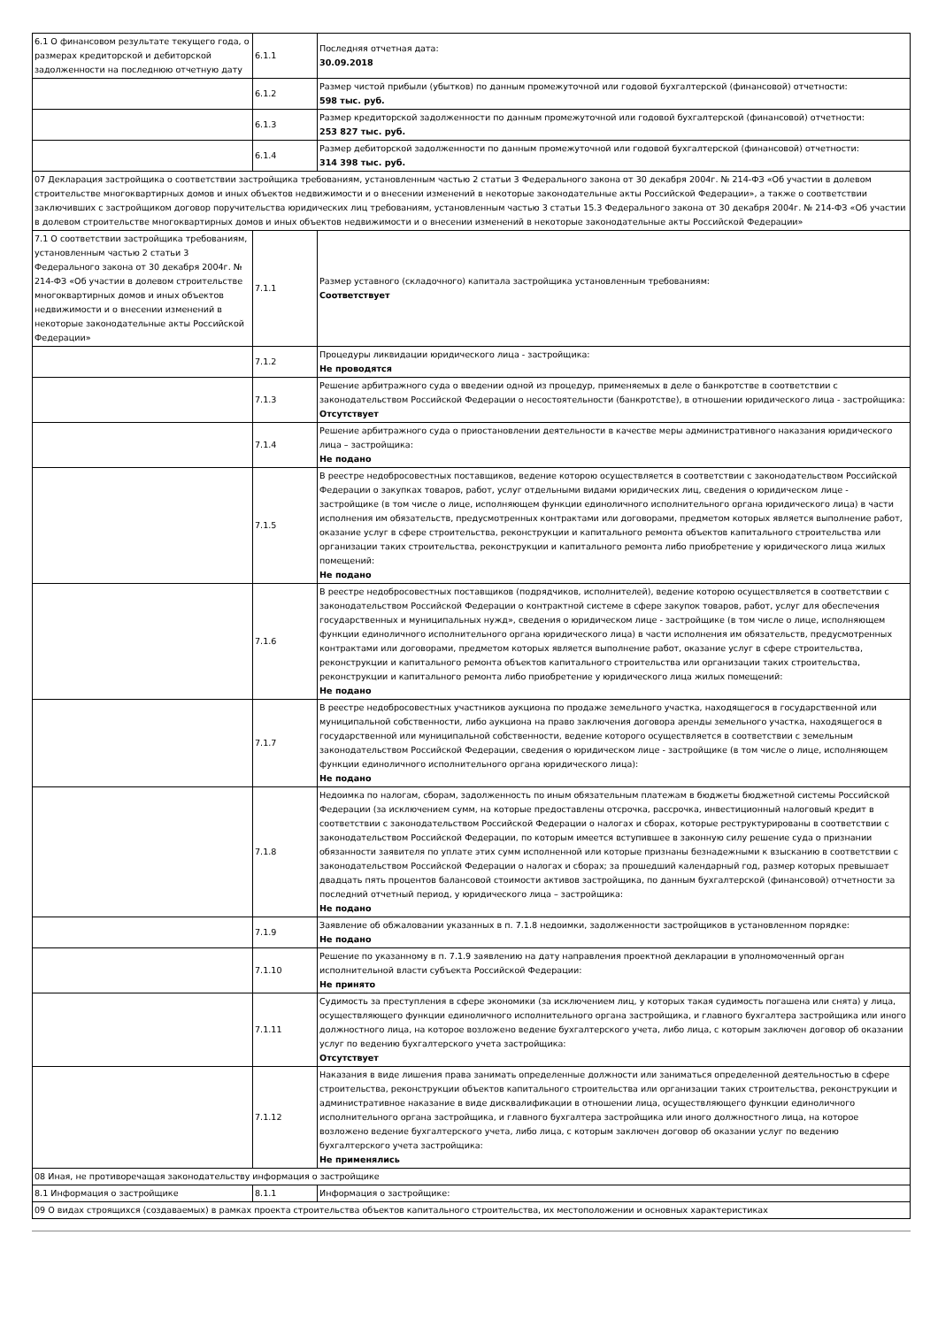| 6.1 О финансовом результате текущего года, о размерах кредиторской и дебиторской задолженности на последнюю отчетную дату | 6.1.1 | Последняя отчетная дата: 30.09.2018 |
| | 6.1.2 | Размер чистой прибыли (убытков) по данным промежуточной или годовой бухгалтерской (финансовой) отчетности: 598 тыс. руб. |
| | 6.1.3 | Размер кредиторской задолженности по данным промежуточной или годовой бухгалтерской (финансовой) отчетности: 253 827 тыс. руб. |
| | 6.1.4 | Размер дебиторской задолженности по данным промежуточной или годовой бухгалтерской (финансовой) отчетности: 314 398 тыс. руб. |
| 07 Декларация застройщика о соответствии застройщика требованиям, установленным частью 2 статьи 3 Федерального закона от 30 декабря 2004г. № 214-ФЗ «Об участии в долевом строительстве многоквартирных домов и иных объектов недвижимости и о внесении изменений в некоторые законодательные акты Российской Федерации», а также о соответствии заключивших с застройщиком договор поручительства юридических лиц требованиям, установленным частью 3 статьи 15.3 Федерального закона от 30 декабря 2004г. № 214-ФЗ «Об участии в долевом строительстве многоквартирных домов и иных объектов недвижимости и о внесении изменений в некоторые законодательные акты Российской Федерации» | | |
| 7.1 О соответствии застройщика требованиям, установленным частью 2 статьи 3 Федерального закона от 30 декабря 2004г. № 214-ФЗ «Об участии в долевом строительстве многоквартирных домов и иных объектов недвижимости и о внесении изменений в некоторые законодательные акты Российской Федерации» | 7.1.1 | Размер уставного (складочного) капитала застройщика установленным требованиям: Соответствует |
| | 7.1.2 | Процедуры ликвидации юридического лица - застройщика: Не проводятся |
| | 7.1.3 | Решение арбитражного суда о введении одной из процедур, применяемых в деле о банкротстве в соответствии с законодательством Российской Федерации о несостоятельности (банкротстве), в отношении юридического лица - застройщика: Отсутствует |
| | 7.1.4 | Решение арбитражного суда о приостановлении деятельности в качестве меры административного наказания юридического лица – застройщика: Не подано |
| | 7.1.5 | В реестре недобросовестных поставщиков, ведение которою осуществляется в соответствии с законодательством Российской Федерации о закупках товаров, работ, услуг отдельными видами юридических лиц, сведения о юридическом лице - застройщике (в том числе о лице, исполняющем функции единоличного исполнительного органа юридического лица) в части исполнения им обязательств, предусмотренных контрактами или договорами, предметом которых является выполнение работ, оказание услуг в сфере строительства, реконструкции и капитального ремонта объектов капитального строительства или организации таких строительства, реконструкции и капитального ремонта либо приобретение у юридического лица жилых помещений: Не подано |
| | 7.1.6 | В реестре недобросовестных поставщиков (подрядчиков, исполнителей), ведение которою осуществляется в соответствии с законодательством Российской Федерации о контрактной системе в сфере закупок товаров, работ, услуг для обеспечения государственных и муниципальных нужд», сведения о юридическом лице - застройщике (в том числе о лице, исполняющем функции единоличного исполнительного органа юридического лица) в части исполнения им обязательств, предусмотренных контрактами или договорами, предметом которых является выполнение работ, оказание услуг в сфере строительства, реконструкции и капитального ремонта объектов капитального строительства или организации таких строительства, реконструкции и капитального ремонта либо приобретение у юридического лица жилых помещений: Не подано |
| | 7.1.7 | В реестре недобросовестных участников аукциона по продаже земельного участка, находящегося в государственной или муниципальной собственности, либо аукциона на право заключения договора аренды земельного участка, находящегося в государственной или муниципальной собственности, ведение которого осуществляется в соответствии с земельным законодательством Российской Федерации, сведения о юридическом лице - застройщике (в том числе о лице, исполняющем функции единоличного исполнительного органа юридического лица): Не подано |
| | 7.1.8 | Недоимка по налогам, сборам, задолженность по иным обязательным платежам в бюджеты бюджетной системы Российской Федерации (за исключением сумм, на которые предоставлены отсрочка, рассрочка, инвестиционный налоговый кредит в соответствии с законодательством Российской Федерации о налогах и сборах, которые реструктурированы в соответствии с законодательством Российской Федерации, по которым имеется вступившее в законную силу решение суда о признании обязанности заявителя по уплате этих сумм исполненной или которые признаны безнадежными к взысканию в соответствии с законодательством Российской Федерации о налогах и сборах; за прошедший календарный год, размер которых превышает двадцать пять процентов балансовой стоимости активов застройщика, по данным бухгалтерской (финансовой) отчетности за последний отчетный период, у юридического лица – застройщика: Не подано |
| | 7.1.9 | Заявление об обжаловании указанных в п. 7.1.8 недоимки, задолженности застройщиков в установленном порядке: Не подано |
| | 7.1.10 | Решение по указанному в п. 7.1.9 заявлению на дату направления проектной декларации в уполномоченный орган исполнительной власти субъекта Российской Федерации: Не принято |
| | 7.1.11 | Судимость за преступления в сфере экономики (за исключением лиц, у которых такая судимость погашена или снята) у лица, осуществляющего функции единоличного исполнительного органа застройщика, и главного бухгалтера застройщика или иного должностного лица, на которое возложено ведение бухгалтерского учета, либо лица, с которым заключен договор об оказании услуг по ведению бухгалтерского учета застройщика: Отсутствует |
| | 7.1.12 | Наказания в виде лишения права занимать определенные должности или заниматься определенной деятельностью в сфере строительства, реконструкции объектов капитального строительства или организации таких строительства, реконструкции и административное наказание в виде дисквалификации в отношении лица, осуществляющего функции единоличного исполнительного органа застройщика, и главного бухгалтера застройщика или иного должностного лица, на которое возложено ведение бухгалтерского учета, либо лица, с которым заключен договор об оказании услуг по ведению бухгалтерского учета застройщика: Не применялись |
| 08 Иная, не противоречащая законодательству информация о застройщике | | |
| 8.1 Информация о застройщике | 8.1.1 | Информация о застройщике: |
| 09 О видах строящихся (создаваемых) в рамках проекта строительства объектов капитального строительства, их местоположении и основных характеристиках | | |